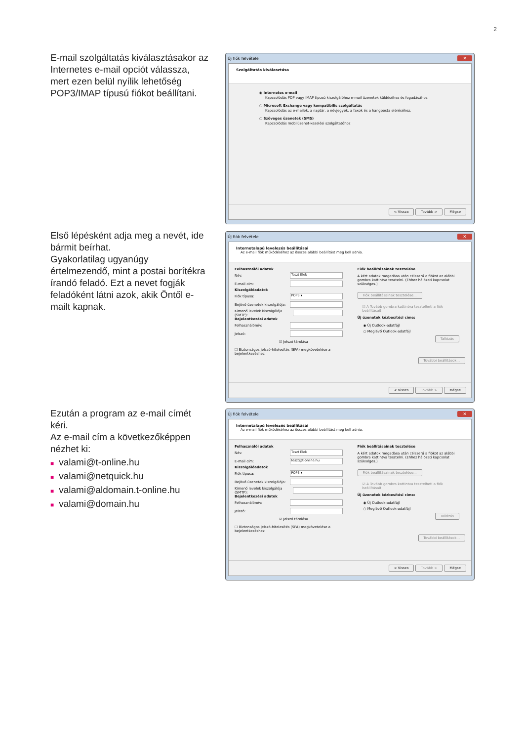2
E-mail szolgáltatás kiválasztásakor az Internetes e-mail opciót válassza, mert ezen belül nyílik lehetőség POP3/IMAP típusú fiókot beállítani.
Új fiók felvétele ✕
Szolgáltatás kiválasztása
◉ Internetes e-mail
Kapcsolódás POP vagy IMAP típusú kiszolgálóhoz e-mail üzenetek küldéséhez és fogadásához.
○ Microsoft Exchange vagy kompatibilis szolgáltatás
Kapcsolódás az e-mailek, a naptár, a névjegyek, a faxok és a hangposta eléréséhez.
○ Szöveges üzenetek (SMS)
Kapcsolódás mobilüzenet-kezelési szolgáltatóhoz
< Vissza Tovább > Mégse
Első lépésként adja meg a nevét, ide bármit beírhat.
Gyakorlatilag ugyanúgy értelmezendő, mint a postai borítékra írandó feladó. Ezt a nevet fogják feladóként látni azok, akik Öntől e-mailt kapnak.
Új fiók felvétele ✕
Internetalapú levelezés beállításai
Az e-mail fiók működéséhez az összes alábbi beállítást meg kell adnia.
Felhasználói adatok
Név: Teszt Elek
E-mail cím:
Kiszolgálóadatok
Fiók típusa: POP3 ▾
Bejövő üzenetek kiszolgálója:
Kimenő levelek kiszolgálója (SMTP):
Bejelentkezési adatok
Felhasználónév:
Jelszó:
☑ Jelszó tárolása
☐ Biztonságos jelszó-hitelesítés (SPA) megkövetelése a bejelentkezéshez
Fiók beállításainak tesztelése
A kért adatok megadása után célszerű a fiókot az alábbi gombra kattintva tesztelni. (Ehhez hálózati kapcsolat szükséges.)
Fiók beállításainak tesztelése...
☑ A Tovább gombra kattintva tesztelheti a fiók beállításait
Új üzenetek kézbesítési címe:
◉ Új Outlook-adatfájl
○ Meglévő Outlook-adatfájl
Tallózás
További beállítások...
< Vissza Tovább > Mégse
Ezután a program az e-mail címét kéri.
Az e-mail cím a következőképpen nézhet ki:
■ valami@t-online.hu
■ valami@netquick.hu
■ valami@aldomain.t-online.hu
■ valami@domain.hu
Új fiók felvétele ✕
Internetalapú levelezés beállításai
Az e-mail fiók működéséhez az összes alábbi beállítást meg kell adnia.
Felhasználói adatok
Név: Teszt Elek
E-mail cím: teszt@t-online.hu
Kiszolgálóadatok
Fiók típusa: POP3 ▾
Bejövő üzenetek kiszolgálója:
Kimenő levelek kiszolgálója (SMTP):
Bejelentkezési adatok
Felhasználónév:
Jelszó:
☑ Jelszó tárolása
☐ Biztonságos jelszó-hitelesítés (SPA) megkövetelése a bejelentkezéshez
Fiók beállításainak tesztelése
A kért adatok megadása után célszerű a fiókot az alábbi gombra kattintva tesztelni. (Ehhez hálózati kapcsolat szükséges.)
Fiók beállításainak tesztelése...
☑ A Tovább gombra kattintva tesztelheti a fiók beállításait
Új üzenetek kézbesítési címe:
◉ Új Outlook-adatfájl
○ Meglévő Outlook-adatfájl
Tallózás
További beállítások...
< Vissza Tovább > Mégse